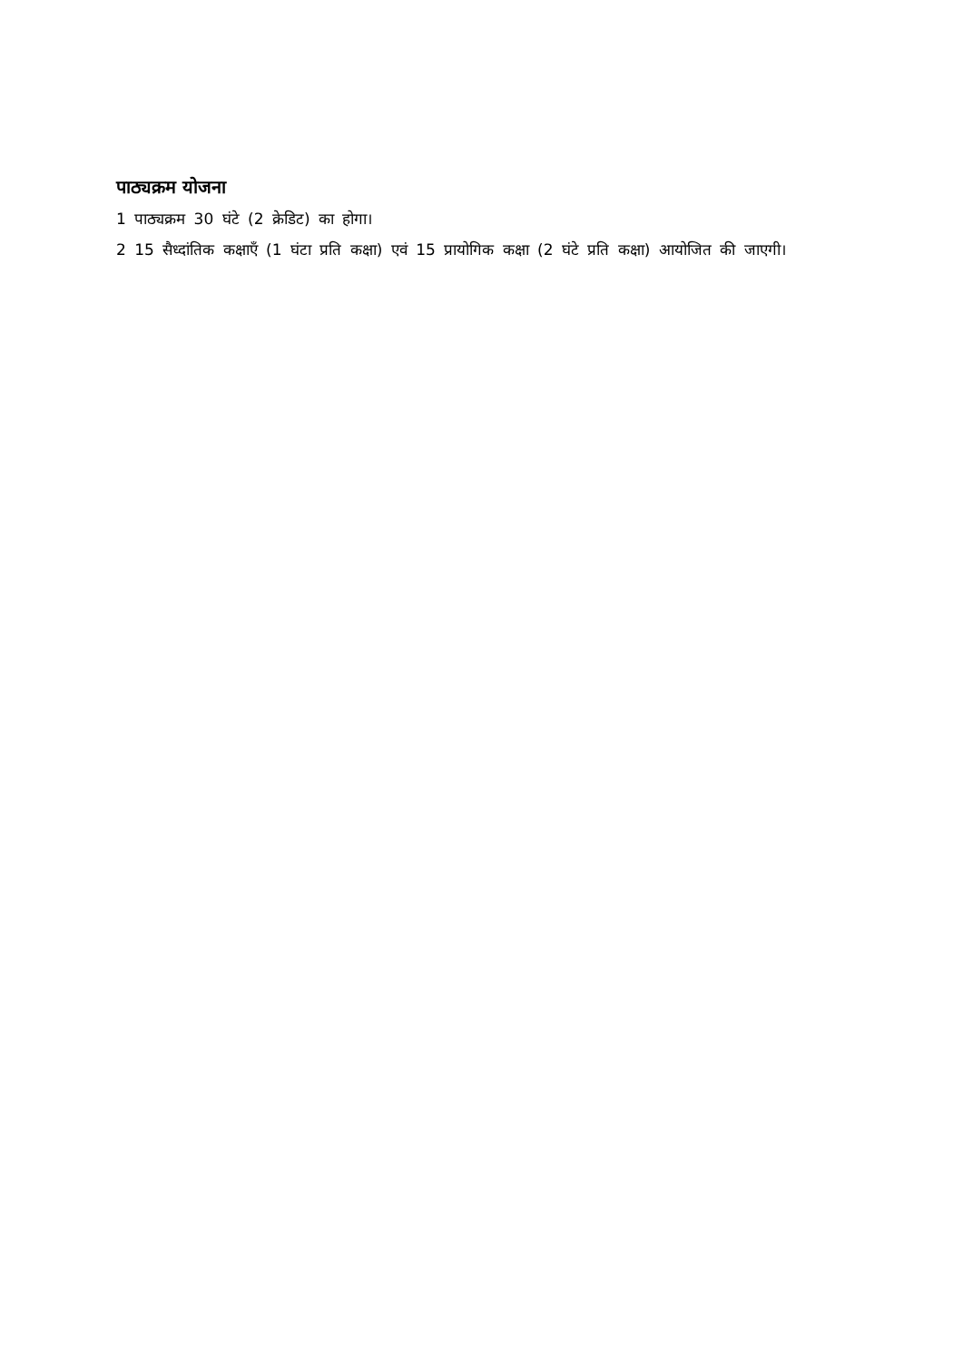पाठ्यक्रम योजना
1 पाठ्यक्रम 30 घंटे (2 क्रेडिट) का होगा।
2 15 सैध्दांतिक कक्षाएँ (1 घंटा प्रति कक्षा) एवं 15 प्रायोगिक कक्षा (2 घंटे प्रति कक्षा) आयोजित की जाएगी।